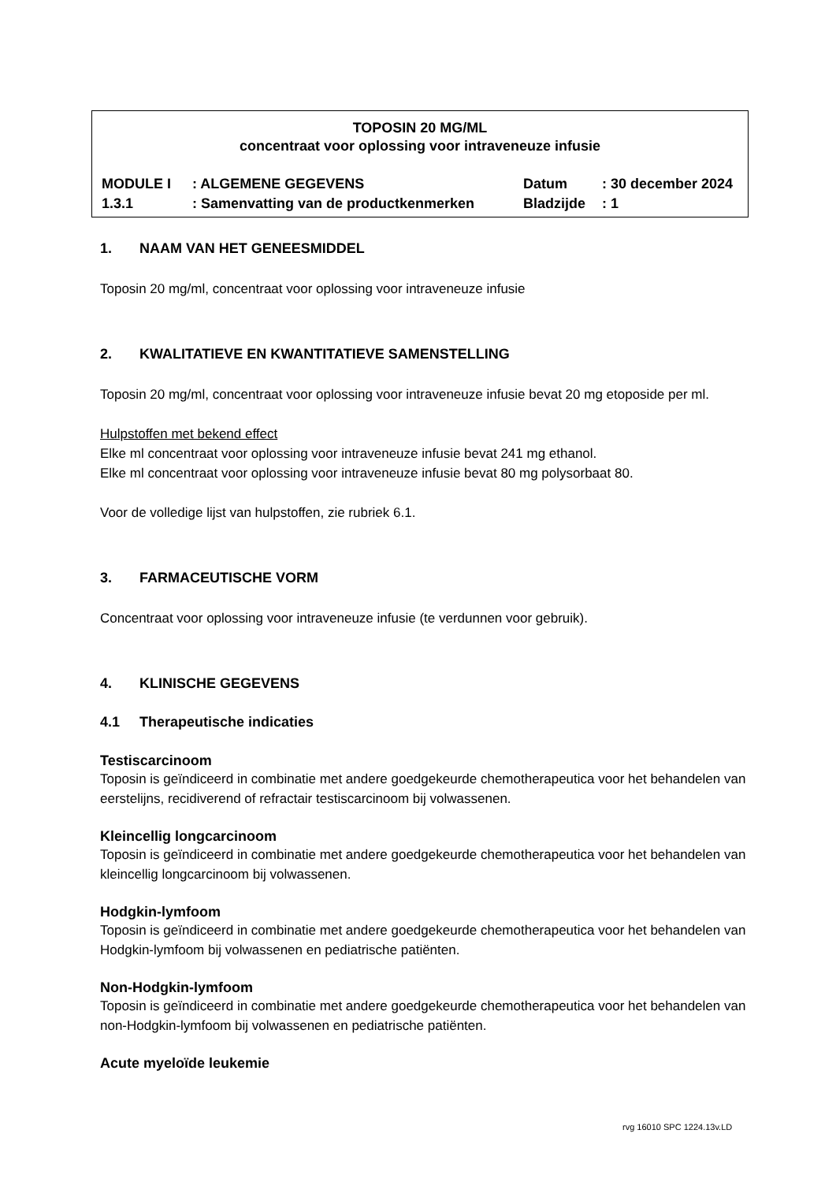TOPOSIN 20 MG/ML
concentraat voor oplossing voor intraveneuze infusie
MODULE I
: ALGEMENE GEGEVENS
Datum
: 30 december 2024
1.3.1
: Samenvatting van de productkenmerken
Bladzijde
: 1
1. NAAM VAN HET GENEESMIDDEL
Toposin 20 mg/ml, concentraat voor oplossing voor intraveneuze infusie
2. KWALITATIEVE EN KWANTITATIEVE SAMENSTELLING
Toposin 20 mg/ml, concentraat voor oplossing voor intraveneuze infusie bevat 20 mg etoposide per ml.
Hulpstoffen met bekend effect
Elke ml concentraat voor oplossing voor intraveneuze infusie bevat 241 mg ethanol.
Elke ml concentraat voor oplossing voor intraveneuze infusie bevat 80 mg polysorbaat 80.
Voor de volledige lijst van hulpstoffen, zie rubriek 6.1.
3. FARMACEUTISCHE VORM
Concentraat voor oplossing voor intraveneuze infusie (te verdunnen voor gebruik).
4. KLINISCHE GEGEVENS
4.1 Therapeutische indicaties
Testiscarcinoom
Toposin is geïndiceerd in combinatie met andere goedgekeurde chemotherapeutica voor het behandelen van eerstelijns, recidiverend of refractair testiscarcinoom bij volwassenen.
Kleincellig longcarcinoom
Toposin is geïndiceerd in combinatie met andere goedgekeurde chemotherapeutica voor het behandelen van kleincellig longcarcinoom bij volwassenen.
Hodgkin-lymfoom
Toposin is geïndiceerd in combinatie met andere goedgekeurde chemotherapeutica voor het behandelen van Hodgkin-lymfoom bij volwassenen en pediatrische patiënten.
Non-Hodgkin-lymfoom
Toposin is geïndiceerd in combinatie met andere goedgekeurde chemotherapeutica voor het behandelen van non-Hodgkin-lymfoom bij volwassenen en pediatrische patiënten.
Acute myeloïde leukemie
rvg 16010 SPC 1224.13v.LD